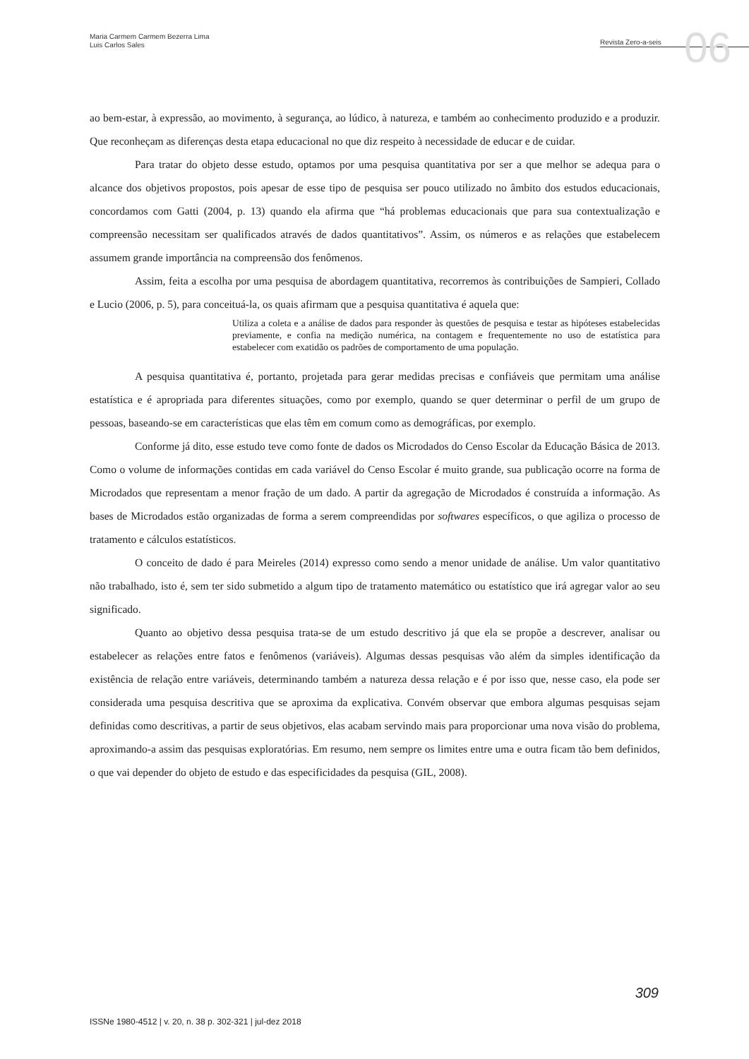Maria Carmem Carmem Bezerra Lima
Luis Carlos Sales
Revista Zero-a-seis
06
ao bem-estar, à expressão, ao movimento, à segurança, ao lúdico, à natureza, e também ao conhecimento produzido e a produzir. Que reconheçam as diferenças desta etapa educacional no que diz respeito à necessidade de educar e de cuidar.
Para tratar do objeto desse estudo, optamos por uma pesquisa quantitativa por ser a que melhor se adequa para o alcance dos objetivos propostos, pois apesar de esse tipo de pesquisa ser pouco utilizado no âmbito dos estudos educacionais, concordamos com Gatti (2004, p. 13) quando ela afirma que “há problemas educacionais que para sua contextualização e compreensão necessitam ser qualificados através de dados quantitativos”. Assim, os números e as relações que estabelecem assumem grande importância na compreensão dos fenômenos.
Assim, feita a escolha por uma pesquisa de abordagem quantitativa, recorremos às contribuições de Sampieri, Collado e Lucio (2006, p. 5), para conceituá-la, os quais afirmam que a pesquisa quantitativa é aquela que:
Utiliza a coleta e a análise de dados para responder às questões de pesquisa e testar as hipóteses estabelecidas previamente, e confia na medição numérica, na contagem e frequentemente no uso de estatística para estabelecer com exatidão os padrões de comportamento de uma população.
A pesquisa quantitativa é, portanto, projetada para gerar medidas precisas e confiáveis que permitam uma análise estatística e é apropriada para diferentes situações, como por exemplo, quando se quer determinar o perfil de um grupo de pessoas, baseando-se em características que elas têm em comum como as demográficas, por exemplo.
Conforme já dito, esse estudo teve como fonte de dados os Microdados do Censo Escolar da Educação Básica de 2013. Como o volume de informações contidas em cada variável do Censo Escolar é muito grande, sua publicação ocorre na forma de Microdados que representam a menor fração de um dado. A partir da agregação de Microdados é construída a informação. As bases de Microdados estão organizadas de forma a serem compreendidas por softwares específicos, o que agiliza o processo de tratamento e cálculos estatísticos.
O conceito de dado é para Meireles (2014) expresso como sendo a menor unidade de análise. Um valor quantitativo não trabalhado, isto é, sem ter sido submetido a algum tipo de tratamento matemático ou estatístico que irá agregar valor ao seu significado.
Quanto ao objetivo dessa pesquisa trata-se de um estudo descritivo já que ela se propõe a descrever, analisar ou estabelecer as relações entre fatos e fenômenos (variáveis). Algumas dessas pesquisas vão além da simples identificação da existência de relação entre variáveis, determinando também a natureza dessa relação e é por isso que, nesse caso, ela pode ser considerada uma pesquisa descritiva que se aproxima da explicativa. Convém observar que embora algumas pesquisas sejam definidas como descritivas, a partir de seus objetivos, elas acabam servindo mais para proporcionar uma nova visão do problema, aproximando-a assim das pesquisas exploratórias. Em resumo, nem sempre os limites entre uma e outra ficam tão bem definidos, o que vai depender do objeto de estudo e das especificidades da pesquisa (GIL, 2008).
309
ISSNe 1980-4512 | v. 20, n. 38 p. 302-321 | jul-dez 2018